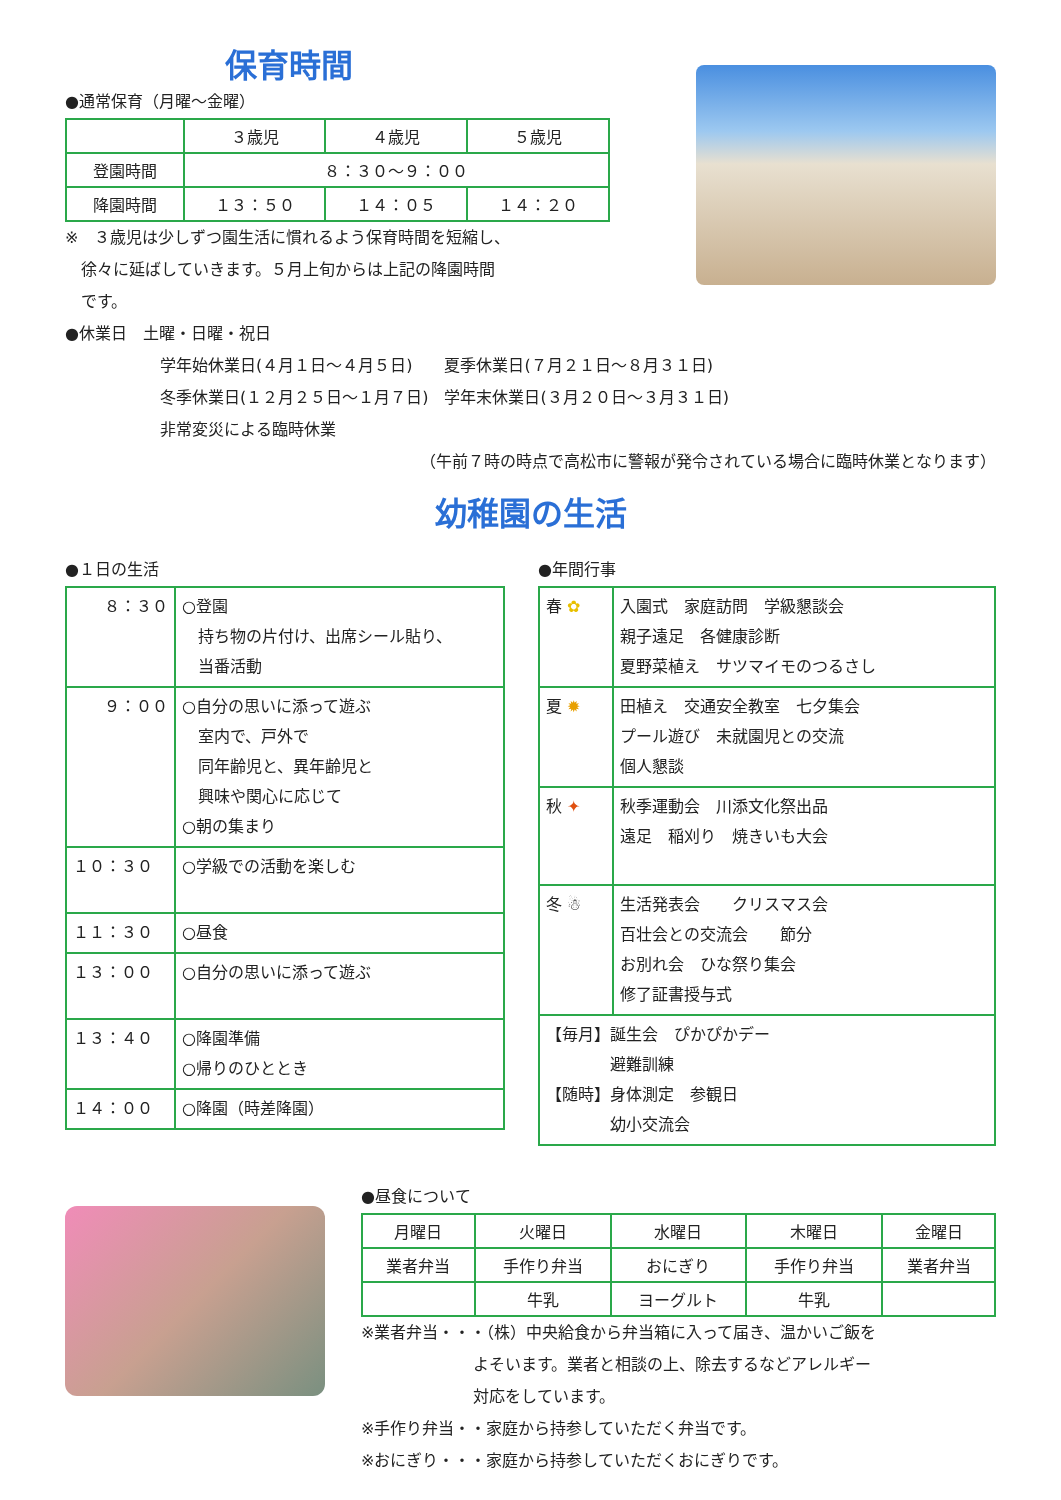保育時間
●通常保育（月曜～金曜）
| | ３歳児 | ４歳児 | ５歳児 |
| 登園時間 | ８：３０～９：００ | | |
| 降園時間 | １３：５０ | １４：０５ | １４：２０ |
※　３歳児は少しずつ園生活に慣れるよう保育時間を短縮し、
　徐々に延ばしていきます。５月上旬からは上記の降園時間
　です。
●休業日　土曜・日曜・祝日
学年始休業日(４月１日～４月５日)　　夏季休業日(７月２１日～８月３１日)
冬季休業日(１２月２５日～１月７日)　学年末休業日(３月２０日～３月３１日)
非常変災による臨時休業
（午前７時の時点で高松市に警報が発令されている場合に臨時休業となります）
幼稚園の生活
●１日の生活
| ８：３０ | ○登園 持ち物の片付け、出席シール貼り、 当番活動 |
| ９：００ | ○自分の思いに添って遊ぶ 室内で、戸外で 同年齢児と、異年齢児と 興味や関心に応じて ○朝の集まり |
| １０：３０ | ○学級での活動を楽しむ |
| １１：３０ | ○昼食 |
| １３：００ | ○自分の思いに添って遊ぶ |
| １３：４０ | ○降園準備 ○帰りのひととき |
| １４：００ | ○降園（時差降園） |
●年間行事
| 春 ✿ | 入園式 家庭訪問 学級懇談会 親子遠足 各健康診断 夏野菜植え サツマイモのつるさし |
| 夏 ✹ | 田植え 交通安全教室 七夕集会 プール遊び 未就園児との交流 個人懇談 |
| 秋 ✦ | 秋季運動会 川添文化祭出品 遠足 稲刈り 焼きいも大会 |
| 冬 ☃ | 生活発表会 クリスマス会 百壮会との交流会 節分 お別れ会 ひな祭り集会 修了証書授与式 |
| 【毎月】誕生会 ぴかぴかデー 避難訓練 【随時】身体測定 参観日 幼小交流会 | |
●昼食について
| 月曜日 | 火曜日 | 水曜日 | 木曜日 | 金曜日 |
| 業者弁当 | 手作り弁当 | おにぎり | 手作り弁当 | 業者弁当 |
| | 牛乳 | ヨーグルト | 牛乳 | |
※業者弁当・・・（株）中央給食から弁当箱に入って届き、温かいご飯を
　　　　　　　よそいます。業者と相談の上、除去するなどアレルギー
　　　　　　　対応をしています。
※手作り弁当・・家庭から持参していただく弁当です。
※おにぎり・・・家庭から持参していただくおにぎりです。